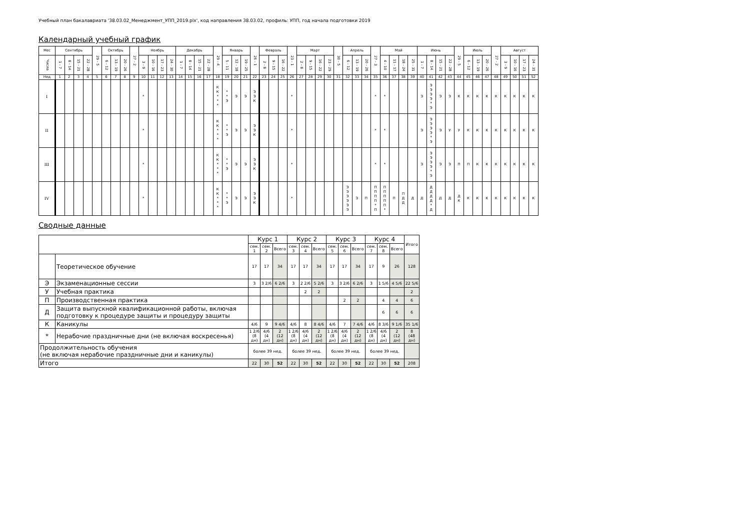Учебный план бакалавриата '38.03.02_Менеджмент_УПП_2019.plx', код направления 38.03.02, профиль: УПП, год начала подготовки 2019
Календарный учебный график
| Мес | Сентябрь | | | | 29 - 5 | Октябрь | | | 27 - 2 | Ноябрь | | | | Декабрь | | | | 29 - 4 | Январь | | | 26 - 1 | Февраль | | | 23 - 1 | Март | | | | 30 - 5 | Апрель | | | 27 - 3 | Май | | | | Июнь | | | | 29 - 5 | Июль | | | 27 - 2 | Август | | | |
| --- | --- | --- | --- | --- | --- | --- | --- | --- | --- | --- | --- | --- | --- | --- | --- | --- | --- | --- | --- | --- | --- | --- | --- | --- | --- | --- | --- | --- | --- | --- | --- | --- | --- | --- | --- | --- | --- | --- | --- | --- | --- | --- | --- | --- | --- | --- | --- | --- | --- | --- | --- | --- |
| Числа | 1 - 7 | 8 - 14 | 15 - 21 | 22 - 28 | | 6 - 12 | 13 - 19 | 20 - 26 | | 3 - 9 | 10 - 16 | 17 - 23 | 24 - 30 | 1 - 7 | 8 - 14 | 15 - 21 | 22 - 28 | | 5 - 11 | 12 - 18 | 19 - 25 | | 2 - 8 | 9 - 15 | 16 - 22 | | 2 - 8 | 9 - 15 | 16 - 22 | 23 - 29 | | 6 - 12 | 13 - 19 | 20 - 26 | | 4 - 10 | 11 - 17 | 18 - 24 | 25 - 31 | 1 - 7 | 8 - 14 | 15 - 21 | 22 - 28 | | 6 - 12 | 13 - 19 | 20 - 26 | | 3 - 9 | 10 - 16 | 17 - 23 | 24 - 31 |
| Нед | 1 | 2 | 3 | 4 | 5 | 6 | 7 | 8 | 9 | 10 | 11 | 12 | 13 | 14 | 15 | 16 | 17 | 18 | 19 | 20 | 21 | 22 | 23 | 24 | 25 | 26 | 27 | 28 | 29 | 30 | 31 | 32 | 33 | 34 | 35 | 36 | 37 | 38 | 39 | 40 | 41 | 42 | 43 | 44 | 45 | 46 | 47 | 48 | 49 | 50 | 51 | 52 |
| I | | | | | | | | | | * | | | | | | | | К К * * * | * * Э | Э | Э | Э Э К | | | | * | | | | | | | | | * | * | | | | Э | Э Э Э Э * Э | Э | Э | К | К | К | К | К | К | К | К | К |
| II | | | | | | | | | | * | | | | | | | | К К * * * | * * Э | Э | Э | Э Э К | | | | * | | | | | | | | | * | * | | | | Э | Э Э Э Э * Э | Э | У | У | К | К | К | К | К | К | К | К |
| III | | | | | | | | | | * | | | | | | | | К К * * * | * * Э | Э | Э | Э Э К | | | | * | | | | | | | | | * | * | | | | Э | Э Э Э Э * Э | Э | Э | П | П | К | К | К | К | К | К | К |
| IV | | | | | | | | | | * | | | | | | | | К К * * * | * * Э | Э | Э | Э Э К | | | | * | | | | | | Э Э Э Э Э Э | Э | П | П П П П * П | П П П П П * | П | П Д Д | Д | Д | Д Д Д Д * Д | Д | Д | Д К | К | К | К | К | К | К | К | К |
Сводные данные
| | | Курс 1 | | | Курс 2 | | | Курс 3 | | | Курс 4 | | | Итого |
| | | сем. 1 | сем. 2 | Всего | сем. 3 | сем. 4 | Всего | сем. 5 | сем. 6 | Всего | сем. 7 | сем. 8 | Всего | |
| | Теоретическое обучение | 17 | 17 | 34 | 17 | 17 | 34 | 17 | 17 | 34 | 17 | 9 | 26 | 128 |
| Э | Экзаменационные сессии | 3 | 3 2/6 | 6 2/6 | 3 | 2 2/6 | 5 2/6 | 3 | 3 2/6 | 6 2/6 | 3 | 1 5/6 | 4 5/6 | 22 5/6 |
| У | Учебная практика | | | | | 2 | 2 | | | | | | | 2 |
| П | Производственная практика | | | | | | | | 2 | 2 | | 4 | 4 | 6 |
| Д | Защита выпускной квалификационной работы, включая подготовку к процедуре защиты и процедуру защиты | | | | | | | | | | | 6 | 6 | 6 |
| К | Каникулы | 4/6 | 9 | 9 4/6 | 4/6 | 8 | 8 4/6 | 4/6 | 7 | 7 4/6 | 4/6 | 8 3/6 | 9 1/6 | 35 1/6 |
| * | Нерабочие праздничные дни (не включая воскресенья) | 1 2/6 (8 дн) | 4/6 (4 дн) | 2 (12 дн) | 1 2/6 (8 дн) | 4/6 (4 дн) | 2 (12 дн) | 1 2/6 (8 дн) | 4/6 (4 дн) | 2 (12 дн) | 1 2/6 (8 дн) | 4/6 (4 дн) | 2 (12 дн) | 8 (48 дн) |
| Продолжительность обучения (не включая нерабочие праздничные дни и каникулы) | | более 39 нед. | | | более 39 нед. | | | более 39 нед. | | | более 39 нед. | | | |
| Итого | | 22 | 30 | 52 | 22 | 30 | 52 | 22 | 30 | 52 | 22 | 30 | 52 | 208 |